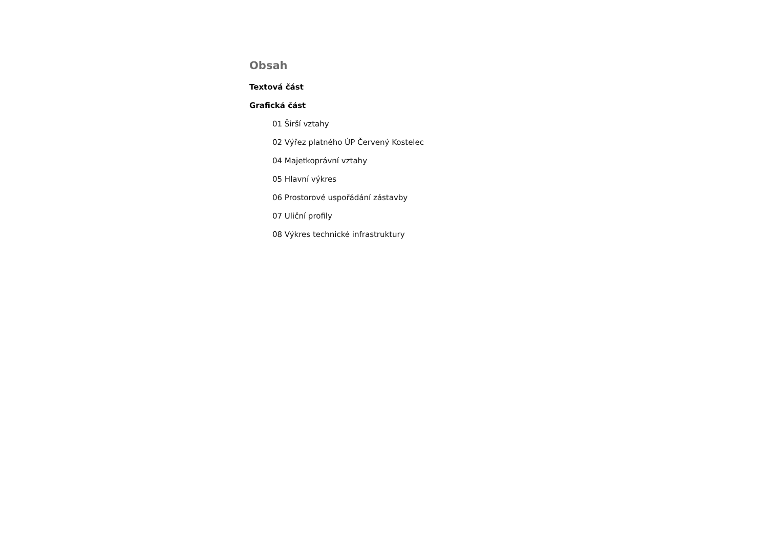Obsah
Textová část
Grafická část
01 Širší vztahy
02 Výřez platného ÚP Červený Kostelec
04 Majetkoprávní vztahy
05 Hlavní výkres
06 Prostorové uspořádání zástavby
07 Uliční profily
08 Výkres technické infrastruktury